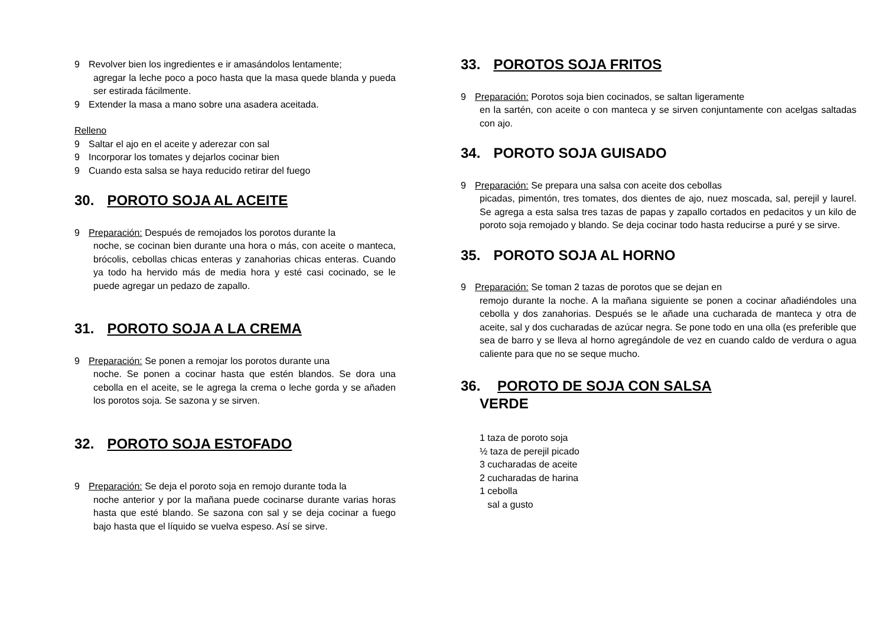9 Revolver bien los ingredientes e ir amasándolos lentamente;
agregar la leche poco a poco hasta que la masa quede blanda y pueda ser estirada fácilmente.
9 Extender la masa a mano sobre una asadera aceitada.
Relleno
9 Saltar el ajo en el aceite y aderezar con sal
9 Incorporar los tomates y dejarlos cocinar bien
9 Cuando esta salsa se haya reducido retirar del fuego
30. POROTO SOJA AL ACEITE
9 Preparación: Después de remojados los porotos durante la
noche, se cocinan bien durante una hora o más, con aceite o manteca, brócolis, cebollas chicas enteras y zanahorias chicas enteras. Cuando ya todo ha hervido más de media hora y esté casi cocinado, se le puede agregar un pedazo de zapallo.
31. POROTO SOJA A LA CREMA
9 Preparación: Se ponen a remojar los porotos durante una
noche. Se ponen a cocinar hasta que estén blandos. Se dora una cebolla en el aceite, se le agrega la crema o leche gorda y se añaden los porotos soja. Se sazona y se sirven.
32. POROTO SOJA ESTOFADO
9 Preparación: Se deja el poroto soja en remojo durante toda la
noche anterior y por la mañana puede cocinarse durante varias horas hasta que esté blando. Se sazona con sal y se deja cocinar a fuego bajo hasta que el líquido se vuelva espeso. Así se sirve.
33. POROTOS SOJA FRITOS
9 Preparación: Porotos soja bien cocinados, se saltan ligeramente
en la sartén, con aceite o con manteca y se sirven conjuntamente con acelgas saltadas con ajo.
34. POROTO SOJA GUISADO
9 Preparación: Se prepara una salsa con aceite dos cebollas
picadas, pimentón, tres tomates, dos dientes de ajo, nuez moscada, sal, perejil y laurel. Se agrega a esta salsa tres tazas de papas y zapallo cortados en pedacitos y un kilo de poroto soja remojado y blando. Se deja cocinar todo hasta reducirse a puré y se sirve.
35. POROTO SOJA AL HORNO
9 Preparación: Se toman 2 tazas de porotos que se dejan en
remojo durante la noche. A la mañana siguiente se ponen a cocinar añadiéndoles una cebolla y dos zanahorias. Después se le añade una cucharada de manteca y otra de aceite, sal y dos cucharadas de azúcar negra. Se pone todo en una olla (es preferible que sea de barro y se lleva al horno agregándole de vez en cuando caldo de verdura o agua caliente para que no se seque mucho.
36. POROTO DE SOJA CON SALSA
VERDE
1 taza de poroto soja
½ taza de perejil picado
3 cucharadas de aceite
2 cucharadas de harina
1 cebolla
sal a gusto